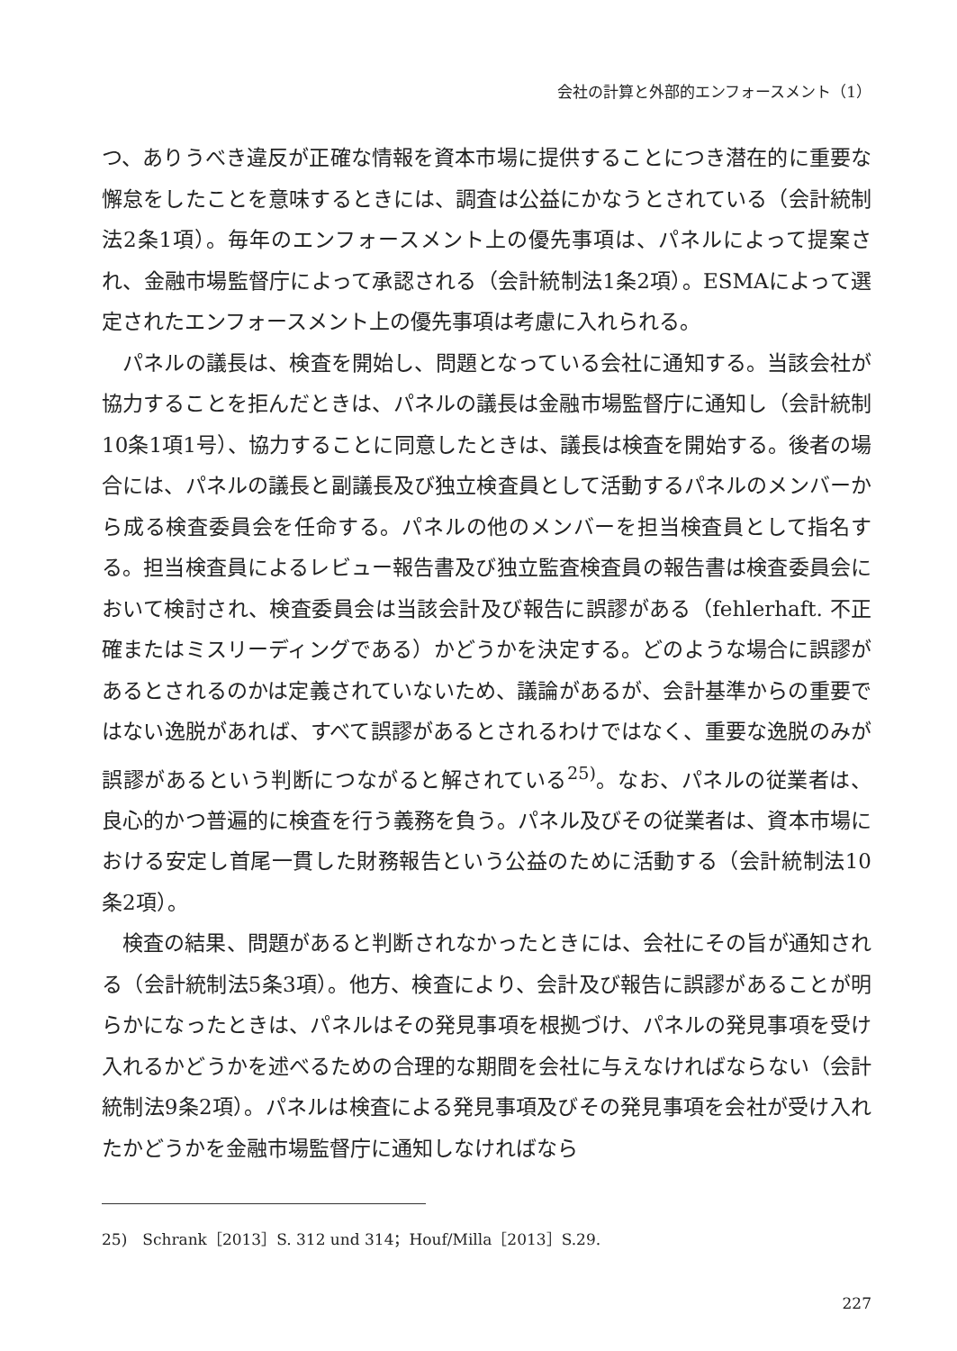会社の計算と外部的エンフォースメント（1）
つ、ありうべき違反が正確な情報を資本市場に提供することにつき潜在的に重要な懈怠をしたことを意味するときには、調査は公益にかなうとされている（会計統制法2条1項）。毎年のエンフォースメント上の優先事項は、パネルによって提案され、金融市場監督庁によって承認される（会計統制法1条2項）。ESMAによって選定されたエンフォースメント上の優先事項は考慮に入れられる。
パネルの議長は、検査を開始し、問題となっている会社に通知する。当該会社が協力することを拒んだときは、パネルの議長は金融市場監督庁に通知し（会計統制10条1項1号）、協力することに同意したときは、議長は検査を開始する。後者の場合には、パネルの議長と副議長及び独立検査員として活動するパネルのメンバーから成る検査委員会を任命する。パネルの他のメンバーを担当検査員として指名する。担当検査員によるレビュー報告書及び独立監査検査員の報告書は検査委員会において検討され、検査委員会は当該会計及び報告に誤謬がある（fehlerhaft. 不正確またはミスリーディングである）かどうかを決定する。どのような場合に誤謬があるとされるのかは定義されていないため、議論があるが、会計基準からの重要ではない逸脱があれば、すべて誤謬があるとされるわけではなく、重要な逸脱のみが誤謬があるという判断につながると解されている<sup>25)</sup>。なお、パネルの従業者は、良心的かつ普遍的に検査を行う義務を負う。パネル及びその従業者は、資本市場における安定し首尾一貫した財務報告という公益のために活動する（会計統制法10条2項）。
検査の結果、問題があると判断されなかったときには、会社にその旨が通知される（会計統制法5条3項）。他方、検査により、会計及び報告に誤謬があることが明らかになったときは、パネルはその発見事項を根拠づけ、パネルの発見事項を受け入れるかどうかを述べるための合理的な期間を会社に与えなければならない（会計統制法9条2項）。パネルは検査による発見事項及びその発見事項を会社が受け入れたかどうかを金融市場監督庁に通知しなければなら
25)　Schrank［2013］S. 312 und 314；Houf/Milla［2013］S.29.
227